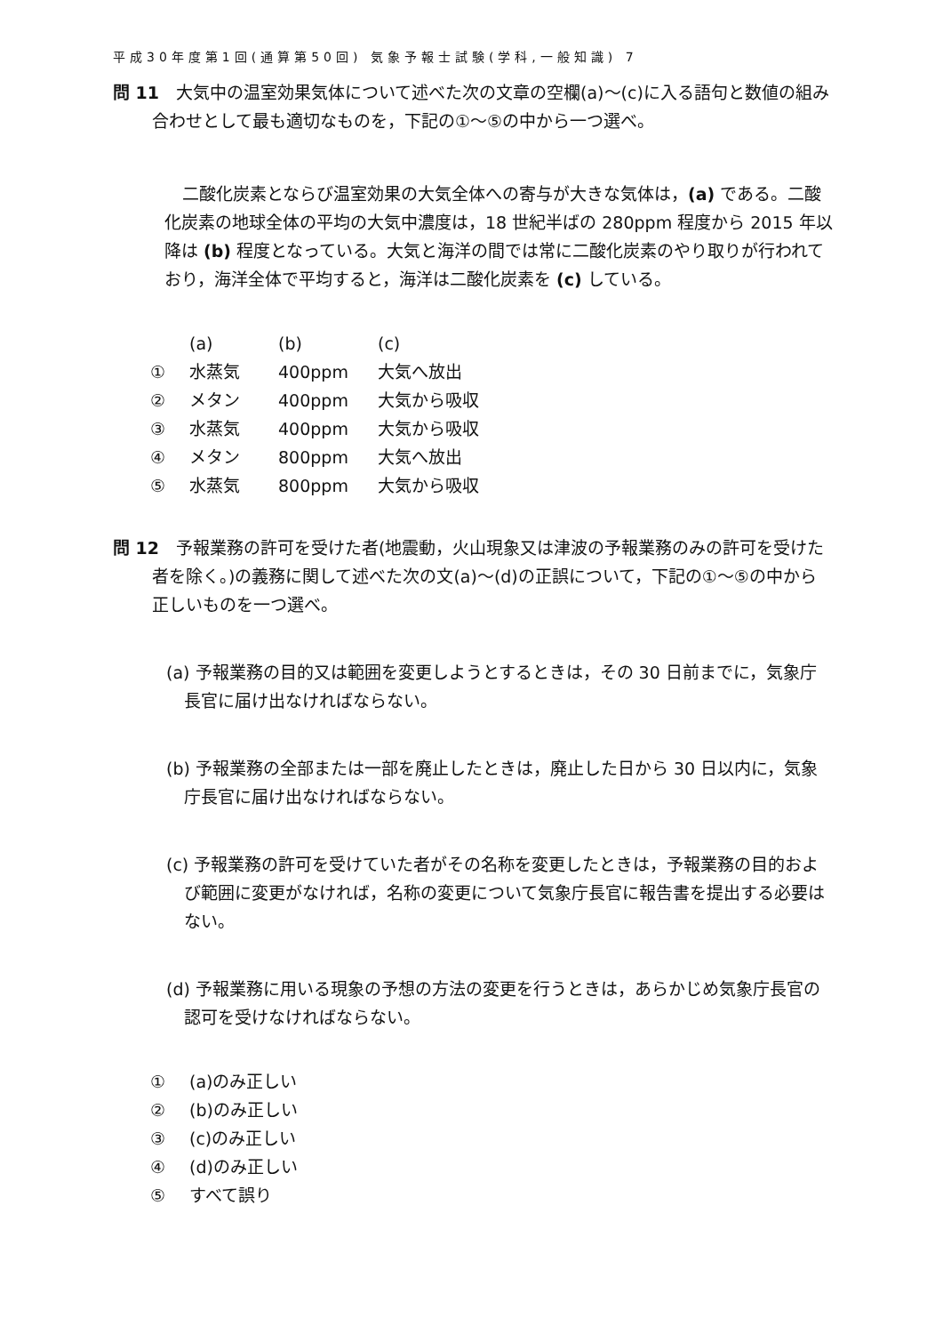平成30年度第1回(通算第50回) 気象予報士試験(学科,一般知識) 7
問 11　大気中の温室効果気体について述べた次の文章の空欄(a)～(c)に入る語句と数値の組み合わせとして最も適切なものを，下記の①～⑤の中から一つ選べ。
二酸化炭素とならび温室効果の大気全体への寄与が大きな気体は，(a) である。二酸化炭素の地球全体の平均の大気中濃度は，18 世紀半ばの 280ppm 程度から 2015 年以降は (b) 程度となっている。大気と海洋の間では常に二酸化炭素のやり取りが行われており，海洋全体で平均すると，海洋は二酸化炭素を (c) している。
| | (a) | (b) | (c) |
| ① | 水蒸気 | 400ppm | 大気へ放出 |
| ② | メタン | 400ppm | 大気から吸収 |
| ③ | 水蒸気 | 400ppm | 大気から吸収 |
| ④ | メタン | 800ppm | 大気へ放出 |
| ⑤ | 水蒸気 | 800ppm | 大気から吸収 |
問 12　予報業務の許可を受けた者(地震動，火山現象又は津波の予報業務のみの許可を受けた者を除く。)の義務に関して述べた次の文(a)～(d)の正誤について，下記の①～⑤の中から正しいものを一つ選べ。
(a) 予報業務の目的又は範囲を変更しようとするときは，その 30 日前までに，気象庁長官に届け出なければならない。
(b) 予報業務の全部または一部を廃止したときは，廃止した日から 30 日以内に，気象庁長官に届け出なければならない。
(c) 予報業務の許可を受けていた者がその名称を変更したときは，予報業務の目的および範囲に変更がなければ，名称の変更について気象庁長官に報告書を提出する必要はない。
(d) 予報業務に用いる現象の予想の方法の変更を行うときは，あらかじめ気象庁長官の認可を受けなければならない。
| ① | (a)のみ正しい |
| ② | (b)のみ正しい |
| ③ | (c)のみ正しい |
| ④ | (d)のみ正しい |
| ⑤ | すべて誤り |